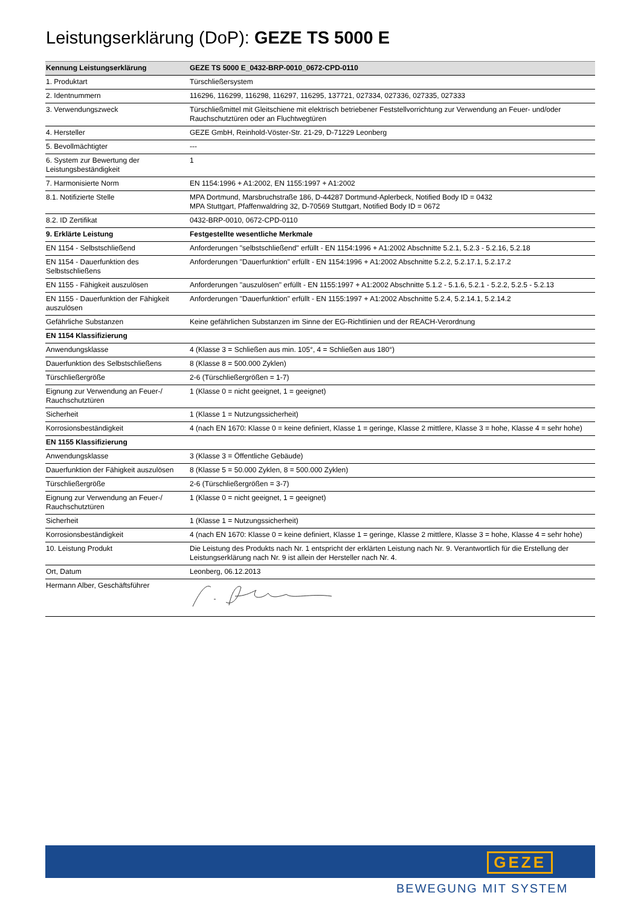Leistungserklärung (DoP): GEZE TS 5000 E
| Kennung Leistungserklärung | GEZE TS 5000 E_0432-BRP-0010_0672-CPD-0110 |
| --- | --- |
| 1. Produktart | Türschließersystem |
| 2. Identnummern | 116296, 116299, 116298, 116297, 116295, 137721, 027334, 027336, 027335, 027333 |
| 3. Verwendungszweck | Türschließmittel mit Gleitschiene mit elektrisch betriebener Feststellvorrichtung zur Verwendung an Feuer- und/oder Rauchschutztüren oder an Fluchtwegtüren |
| 4. Hersteller | GEZE GmbH, Reinhold-Vöster-Str. 21-29, D-71229 Leonberg |
| 5. Bevollmächtigter | --- |
| 6. System zur Bewertung der Leistungsbeständigkeit | 1 |
| 7. Harmonisierte Norm | EN 1154:1996 + A1:2002, EN 1155:1997 + A1:2002 |
| 8.1. Notifizierte Stelle | MPA Dortmund, Marsbruchstraße 186, D-44287 Dortmund-Aplerbeck, Notified Body ID = 0432 MPA Stuttgart, Pfaffenwaldring 32, D-70569 Stuttgart, Notified Body ID = 0672 |
| 8.2. ID Zertifikat | 0432-BRP-0010, 0672-CPD-0110 |
| 9. Erklärte Leistung | Festgestellte wesentliche Merkmale |
| EN 1154 - Selbstschließend | Anforderungen "selbstschließend" erfüllt - EN 1154:1996 + A1:2002 Abschnitte 5.2.1, 5.2.3 - 5.2.16, 5.2.18 |
| EN 1154 - Dauerfunktion des Selbstschließens | Anforderungen "Dauerfunktion" erfüllt - EN 1154:1996 + A1:2002 Abschnitte 5.2.2, 5.2.17.1, 5.2.17.2 |
| EN 1155 - Fähigkeit auszulösen | Anforderungen "auszulösen" erfüllt - EN 1155:1997 + A1:2002 Abschnitte 5.1.2 - 5.1.6, 5.2.1 - 5.2.2, 5.2.5 - 5.2.13 |
| EN 1155 - Dauerfunktion der Fähigkeit auszulösen | Anforderungen "Dauerfunktion" erfüllt - EN 1155:1997 + A1:2002 Abschnitte 5.2.4, 5.2.14.1, 5.2.14.2 |
| Gefährliche Substanzen | Keine gefährlichen Substanzen im Sinne der EG-Richtlinien und der REACH-Verordnung |
| EN 1154 Klassifizierung | |
| Anwendungsklasse | 4 (Klasse 3 = Schließen aus min. 105°, 4 = Schließen aus 180°) |
| Dauerfunktion des Selbstschließens | 8 (Klasse 8 = 500.000 Zyklen) |
| Türschließergröße | 2-6 (Türschließergrößen = 1-7) |
| Eignung zur Verwendung an Feuer-/ Rauchschutztüren | 1 (Klasse 0 = nicht geeignet, 1 = geeignet) |
| Sicherheit | 1 (Klasse 1 = Nutzungssicherheit) |
| Korrosionsbeständigkeit | 4 (nach EN 1670: Klasse 0 = keine definiert, Klasse 1 = geringe, Klasse 2 mittlere, Klasse 3 = hohe, Klasse 4 = sehr hohe) |
| EN 1155 Klassifizierung | |
| Anwendungsklasse | 3 (Klasse 3 = Öffentliche Gebäude) |
| Dauerfunktion der Fähigkeit auszulösen | 8 (Klasse 5 = 50.000 Zyklen, 8 = 500.000 Zyklen) |
| Türschließergröße | 2-6 (Türschließergrößen = 3-7) |
| Eignung zur Verwendung an Feuer-/ Rauchschutztüren | 1 (Klasse 0 = nicht geeignet, 1 = geeignet) |
| Sicherheit | 1 (Klasse 1 = Nutzungssicherheit) |
| Korrosionsbeständigkeit | 4 (nach EN 1670: Klasse 0 = keine definiert, Klasse 1 = geringe, Klasse 2 mittlere, Klasse 3 = hohe, Klasse 4 = sehr hohe) |
| 10. Leistung Produkt | Die Leistung des Produkts nach Nr. 1 entspricht der erklärten Leistung nach Nr. 9. Verantwortlich für die Erstellung der Leistungserklärung nach Nr. 9 ist allein der Hersteller nach Nr. 4. |
| Ort, Datum | Leonberg, 06.12.2013 |
| Hermann Alber, Geschäftsführer | |
GEZE
BEWEGUNG MIT SYSTEM